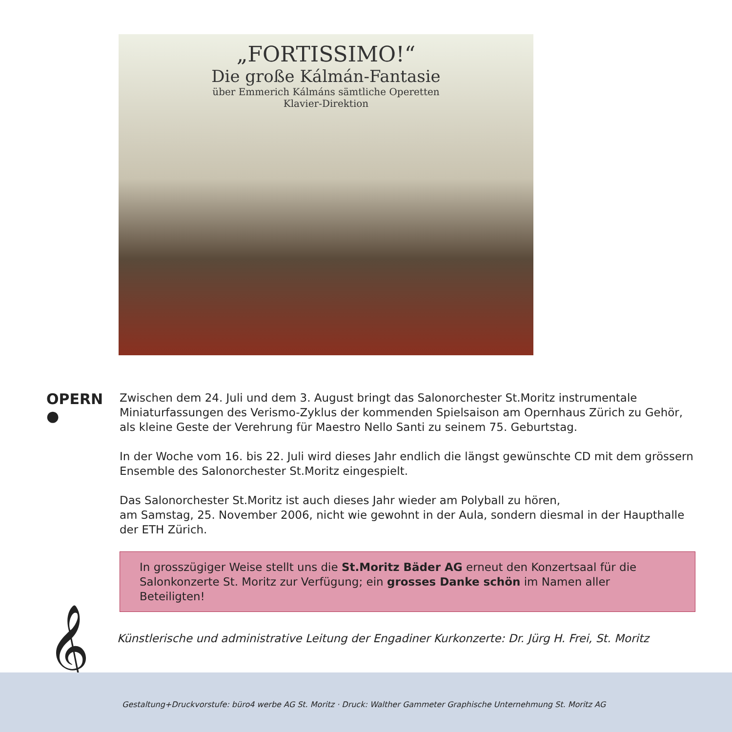„FORTISSIMO!“
Die große Kálmán-Fantasie
über Emmerich Kálmáns sämtliche Operetten
Klavier-Direktion
OPERN
●
Zwischen dem 24. Juli und dem 3. August bringt das Salonorchester St.Moritz instrumentale Miniaturfassungen des Verismo-Zyklus der kommenden Spielsaison am Opernhaus Zürich zu Gehör, als kleine Geste der Verehrung für Maestro Nello Santi zu seinem 75. Geburtstag.
In der Woche vom 16. bis 22. Juli wird dieses Jahr endlich die längst gewünschte CD mit dem grössern Ensemble des Salonorchester St.Moritz eingespielt.
Das Salonorchester St.Moritz ist auch dieses Jahr wieder am Polyball zu hören,
am Samstag, 25. November 2006, nicht wie gewohnt in der Aula, sondern diesmal in der Haupthalle der ETH Zürich.
In grosszügiger Weise stellt uns die St.Moritz Bäder AG erneut den Konzertsaal für die Salonkonzerte St. Moritz zur Verfügung; ein grosses Danke schön im Namen aller Beteiligten!
𝄞
Künstlerische und administrative Leitung der Engadiner Kurkonzerte: Dr. Jürg H. Frei, St. Moritz
Gestaltung+Druckvorstufe: büro4 werbe AG St. Moritz · Druck: Walther Gammeter Graphische Unternehmung St. Moritz AG